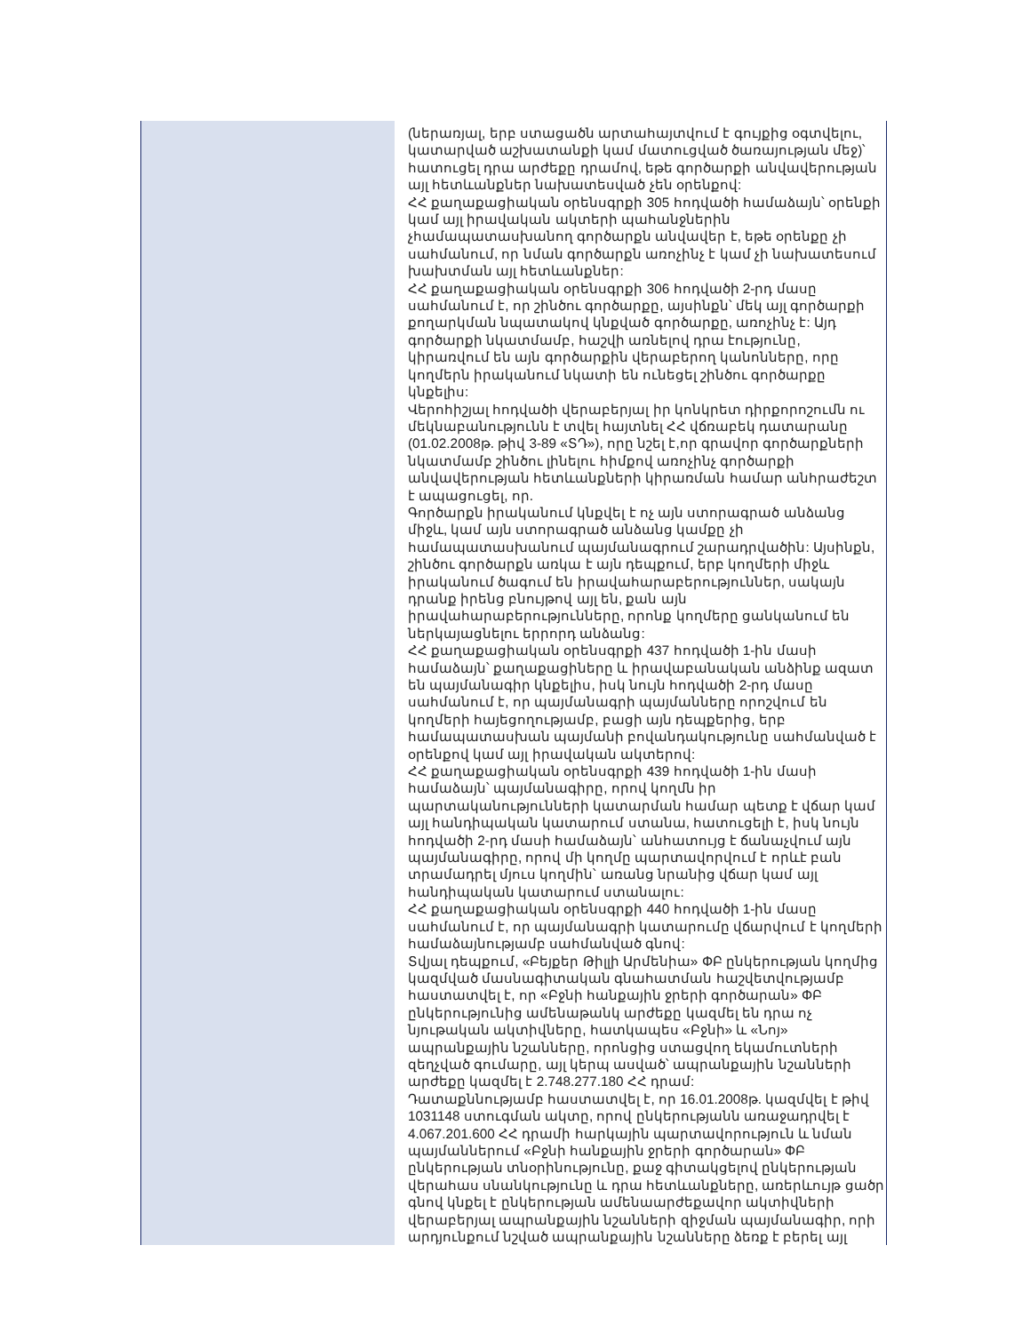| | (ներառյալ, երբ ստացածն արտահայտվում է գույքից օգտվելու, կատարված աշխատանքի կամ մատուցված ծառայության մեջ)՝ հատուցել դրա արժեքը դրամով, եթե գործարքի անվավերության այլ հետևանքներ նախատեսված չեն օրենքով: ՀՀ քաղաքացիական օրենսգրքի 305 հոդվածի համաձայն՝ օրենքի կամ այլ իրավական ակտերի պահանջներին չհամապատասխանող գործարքն անվավեր է, եթե օրենքը չի սահմանում, որ նման գործարքն առոչինչ է կամ չի նախատեսում խախտման այլ հետևանքներ: ՀՀ քաղաքացիական օրենսգրքի 306 հոդվածի 2-րդ մասը սահմանում է, որ շինծու գործարքը, այսինքն՝ մեկ այլ գործարքի քողարկման նպատակով կնքված գործարքը, առոչինչ է: Այդ գործարքի նկատմամբ, հաշվի առնելով դրա էությունը, կիրառվում են այն գործարքին վերաբերող կանոնները, որը կողմերն իրականում նկատի են ունեցել շինծու գործարքը կնքելիս: Վերոհիշյալ հոդվածի վերաբերյալ իր կոնկրետ դիրքորոշումն ու մեկնաբանությունն է տվել հայտնել ՀՀ վճռաբեկ դատարանը (01.02.2008թ. թիվ 3-89 «ՏԴ»), որը նշել է,որ գրավոր գործարքների նկատմամբ շինծու լինելու հիմքով առոչինչ գործարքի անվավերության հետևանքների կիրառման համար անհրաժեշտ է ապացուցել, որ. Գործարքն իրականում կնքվել է ոչ այն ստորագրած անձանց միջև, կամ այն ստորագրած անձանց կամքը չի համապատասխանում պայմանագրում շարադրվածին: Այսինքն, շինծու գործարքն առկա է այն դեպքում, երբ կողմերի միջև իրականում ծագում են իրավահարաբերություններ, սակայն դրանք իրենց բնույթով այլ են, քան այն իրավահարաբերությունները, որոնք կողմերը ցանկանում են ներկայացնելու երրորդ անձանց: ՀՀ քաղաքացիական օրենսգրքի 437 հոդվածի 1-ին մասի համաձայն՝ քաղաքացիները և իրավաբանական անձինք ազատ են պայմանագիր կնքելիս, իսկ նույն հոդվածի 2-րդ մասը սահմանում է, որ պայմանագրի պայմանները որոշվում են կողմերի հայեցողությամբ, բացի այն դեպքերից, երբ համապատասխան պայմանի բովանդակությունը սահմանված է օրենքով կամ այլ իրավական ակտերով: ՀՀ քաղաքացիական օրենսգրքի 439 հոդվածի 1-ին մասի համաձայն՝ պայմանագիրը, որով կողմն իր պարտականությունների կատարման համար պետք է վճար կամ այլ հանդիպական կատարում ստանա, հատուցելի է, իսկ նույն հոդվածի 2-րդ մասի համաձայն՝ անհատույց է ճանաչվում այն պայմանագիրը, որով մի կողմը պարտավորվում է որևէ բան տրամադրել մյուս կողմին՝ առանց նրանից վճար կամ այլ հանդիպական կատարում ստանալու: ՀՀ քաղաքացիական օրենսգրքի 440 հոդվածի 1-ին մասը սահմանում է, որ պայմանագրի կատարումը վճարվում է կողմերի համաձայնությամբ սահմանված գնով: Տվյալ դեպքում, «Բեյքեր Թիլլի Արմենիա» ՓԲ ընկերության կողմից կազմված մասնագիտական գնահատման հաշվետվությամբ հաստատվել է, որ «Բջնի հանքային ջրերի գործարան» ՓԲ ընկերությունից ամենաթանկ արժեքը կազմել են դրա ոչ նյութական ակտիվները, հատկապես «Բջնի» և «Նոյ» ապրանքային նշանները, որոնցից ստացվող եկամուտների զեղչված գումարը, այլ կերպ ասված՝ ապրանքային նշանների արժեքը կազմել է 2.748.277.180 ՀՀ դրամ: Դատաքննությամբ հաստատվել է, որ 16.01.2008թ. կազմվել է թիվ 1031148 ստուգման ակտը, որով ընկերությանն առաջադրվել է 4.067.201.600 ՀՀ դրամի հարկային պարտավորություն և նման պայմաններում «Բջնի հանքային ջրերի գործարան» ՓԲ ընկերության տնօրինությունը, քաջ գիտակցելով ընկերության վերահաս սնանկությունը և դրա հետևանքները, առերևույթ ցածր գնով կնքել է ընկերության ամենաարժեքավոր ակտիվների վերաբերյալ ապրանքային նշանների զիջման պայմանագիր, որի արդյունքում նշված ապրանքային նշանները ձեռք է բերել այլ |